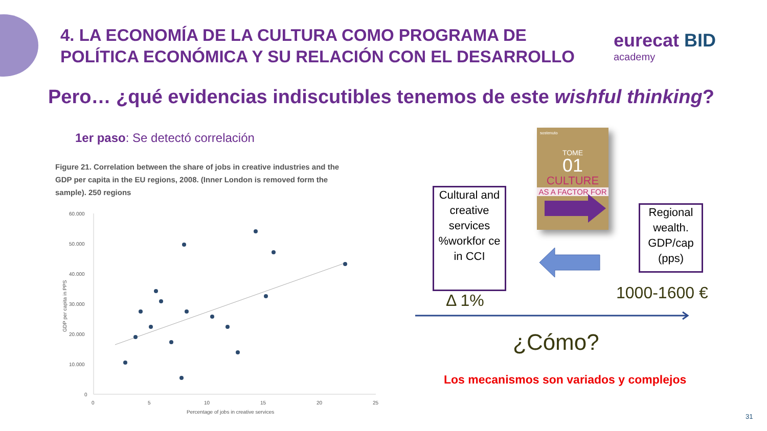4. LA ECONOMÍA DE LA CULTURA COMO PROGRAMA DE
POLÍTICA ECONÓMICA Y SU RELACIÓN CON EL DESARROLLO
eurecat BID
academy
Pero… ¿qué evidencias indiscutibles tenemos de este wishful thinking?
1er paso: Se detectó correlación
Figure 21. Correlation between the share of jobs in creative industries and the GDP per capita in the EU regions, 2008. (Inner London is removed form the sample). 250 regions
60.000
50.000
40.000
30.000
20.000
10.000
0
0
5
10
15
20
25
Percentage of jobs in creative services
GDP per capita in PPS
Cultural and creative services %workfor ce in CCI
sostenuto
TOME
01
CULTURE
AS A FACTOR FOR
Regional wealth. GDP/cap (pps)
Δ 1% 1000-1600 €
¿Cómo?
Los mecanismos son variados y complejos
31